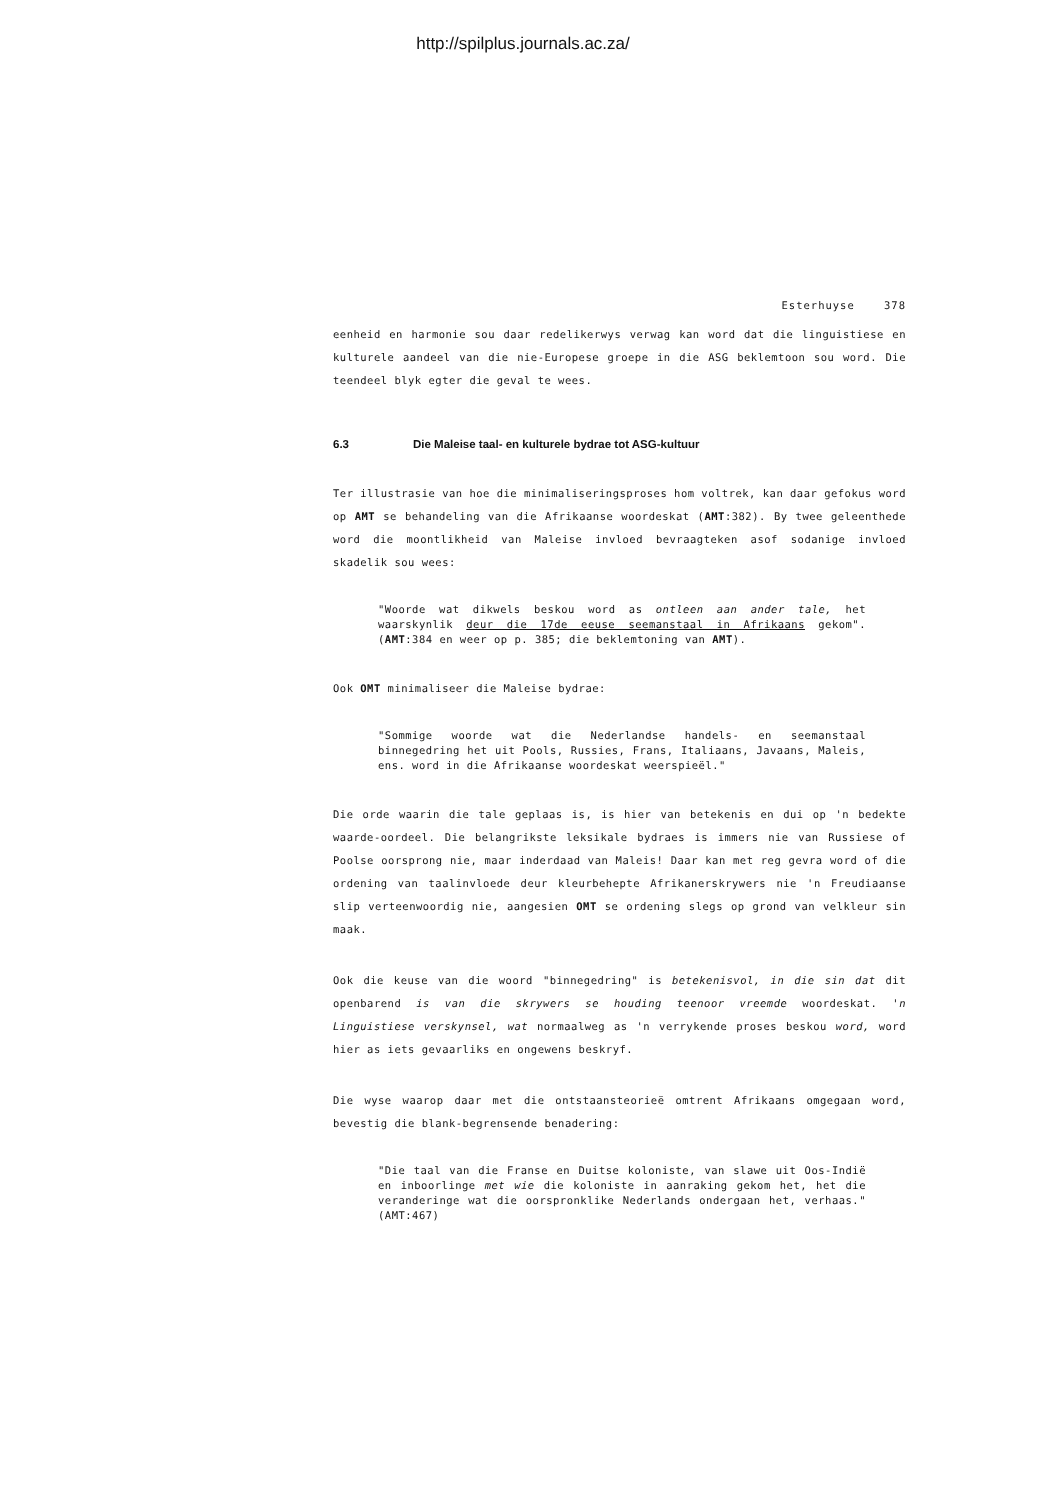http://spilplus.journals.ac.za/
Esterhuyse 378
eenheid en harmonie sou daar redelikerwys verwag kan word dat die linguistiese en kulturele aandeel van die nie-Europese groepe in die ASG beklemtoon sou word. Die teendeel blyk egter die geval te wees.
6.3 Die Maleise taal- en kulturele bydrae tot ASG-kultuur
Ter illustrasie van hoe die minimaliseringsproses hom voltrek, kan daar gefokus word op AMT se behandeling van die Afrikaanse woordeskat (AMT:382). By twee geleenthede word die moontlikheid van Maleise invloed bevraagteken asof sodanige invloed skadelik sou wees:
"Woorde wat dikwels beskou word as ontleen aan ander tale, het waarskynlik deur die 17de eeuse seemanstaal in Afrikaans gekom". (AMT:384 en weer op p. 385; die beklemtoning van AMT).
Ook OMT minimaliseer die Maleise bydrae:
"Sommige woorde wat die Nederlandse handels- en seemanstaal binnegedring het uit Pools, Russies, Frans, Italiaans, Javaans, Maleis, ens. word in die Afrikaanse woordeskat weerspieël."
Die orde waarin die tale geplaas is, is hier van betekenis en dui op 'n bedekte waarde-oordeel. Die belangrikste leksikale bydraes is immers nie van Russiese of Poolse oorsprong nie, maar inderdaad van Maleis! Daar kan met reg gevra word of die ordening van taalinvloede deur kleurbehepte Afrikanerskrywers nie 'n Freudiaanse slip verteenwoordig nie, aangesien OMT se ordening slegs op grond van velkleur sin maak.
Ook die keuse van die woord "binnegedring" is betekenisvol, in die sin dat dit openbarend is van die skrywers se houding teenoor vreemde woordeskat. 'n Linguistiese verskynsel, wat normaalweg as 'n verrykende proses beskou word, word hier as iets gevaarliks en ongewens beskryf.
Die wyse waarop daar met die ontstaansteorieë omtrent Afrikaans omgegaan word, bevestig die blank-begrensende benadering:
"Die taal van die Franse en Duitse koloniste, van slawe uit Oos-Indië en inboorlinge met wie die koloniste in aanraking gekom het, het die veranderinge wat die oorspronklike Nederlands ondergaan het, verhaas." (AMT:467)